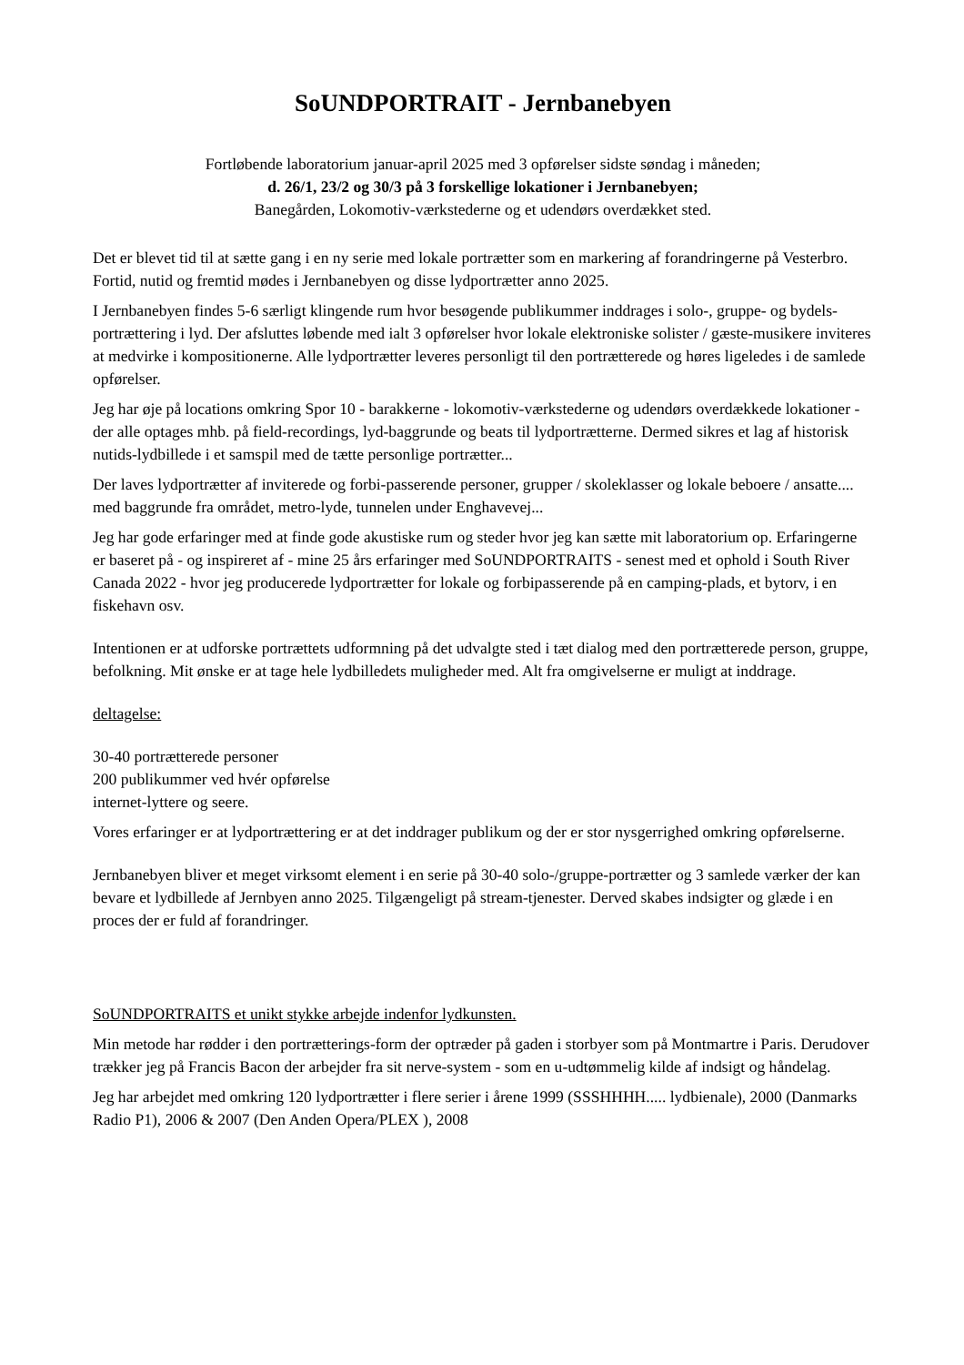SoUNDPORTRAIT - Jernbanebyen
Fortløbende laboratorium januar-april 2025 med 3 opførelser sidste søndag i måneden;
d. 26/1, 23/2 og 30/3 på 3 forskellige lokationer i Jernbanebyen;
Banegården, Lokomotiv-værkstederne og et udendørs overdækket sted.
Det er blevet tid til at sætte gang i en ny serie med lokale portrætter som en markering af forandringerne på Vesterbro. Fortid, nutid og fremtid mødes i Jernbanebyen og disse lydportrætter anno 2025.
I Jernbanebyen findes 5-6 særligt klingende rum hvor besøgende publikummer inddrages i solo-, gruppe- og bydels-portrættering i lyd. Der afsluttes løbende med ialt 3 opførelser hvor lokale elektroniske solister / gæste-musikere inviteres at medvirke i kompositionerne. Alle lydportrætter leveres personligt til den portrætterede og høres ligeledes i de samlede opførelser.
Jeg har øje på locations omkring Spor 10 - barakkerne - lokomotiv-værkstederne og udendørs overdækkede lokationer - der alle optages mhb. på field-recordings, lyd-baggrunde og beats til lydportrætterne. Dermed sikres et lag af historisk nutids-lydbillede i et samspil med de tætte personlige portrætter...
Der laves lydportrætter af inviterede og forbi-passerende personer, grupper / skoleklasser og lokale beboere / ansatte.... med baggrunde fra området, metro-lyde, tunnelen under Enghavevej...
Jeg har gode erfaringer med at finde gode akustiske rum og steder hvor jeg kan sætte mit laboratorium op. Erfaringerne er baseret på - og inspireret af - mine 25 års erfaringer med SoUNDPORTRAITS - senest med et ophold i South River Canada 2022 - hvor jeg producerede lydportrætter for lokale og forbipasserende på en camping-plads, et bytorv, i en fiskehavn osv.
Intentionen er at udforske portrættets udformning på det udvalgte sted i tæt dialog med den portrætterede person, gruppe, befolkning. Mit ønske er at tage hele lydbilledets muligheder med. Alt fra omgivelserne er muligt at inddrage.
deltagelse:
30-40 portrætterede personer
200 publikummer ved hvér opførelse
internet-lyttere og seere.
Vores erfaringer er at lydportrættering er at det inddrager publikum og der er stor nysgerrighed omkring opførelserne.
Jernbanebyen bliver et meget virksomt element i en serie på 30-40 solo-/gruppe-portrætter og 3 samlede værker der kan bevare et lydbillede af Jernbyen anno 2025. Tilgængeligt på stream-tjenester. Derved skabes indsigter og glæde i en proces der er fuld af forandringer.
SoUNDPORTRAITS et unikt stykke arbejde indenfor lydkunsten.
Min metode har rødder i den portrætterings-form der optræder på gaden i storbyer som på Montmartre i Paris. Derudover trækker jeg på Francis Bacon der arbejder fra sit nerve-system - som en u-udtømmelig kilde af indsigt og håndelag.
Jeg har arbejdet med omkring 120 lydportrætter i flere serier i årene 1999 (SSSHHHH..... lydbienale), 2000 (Danmarks Radio P1), 2006 & 2007 (Den Anden Opera/PLEX ), 2008